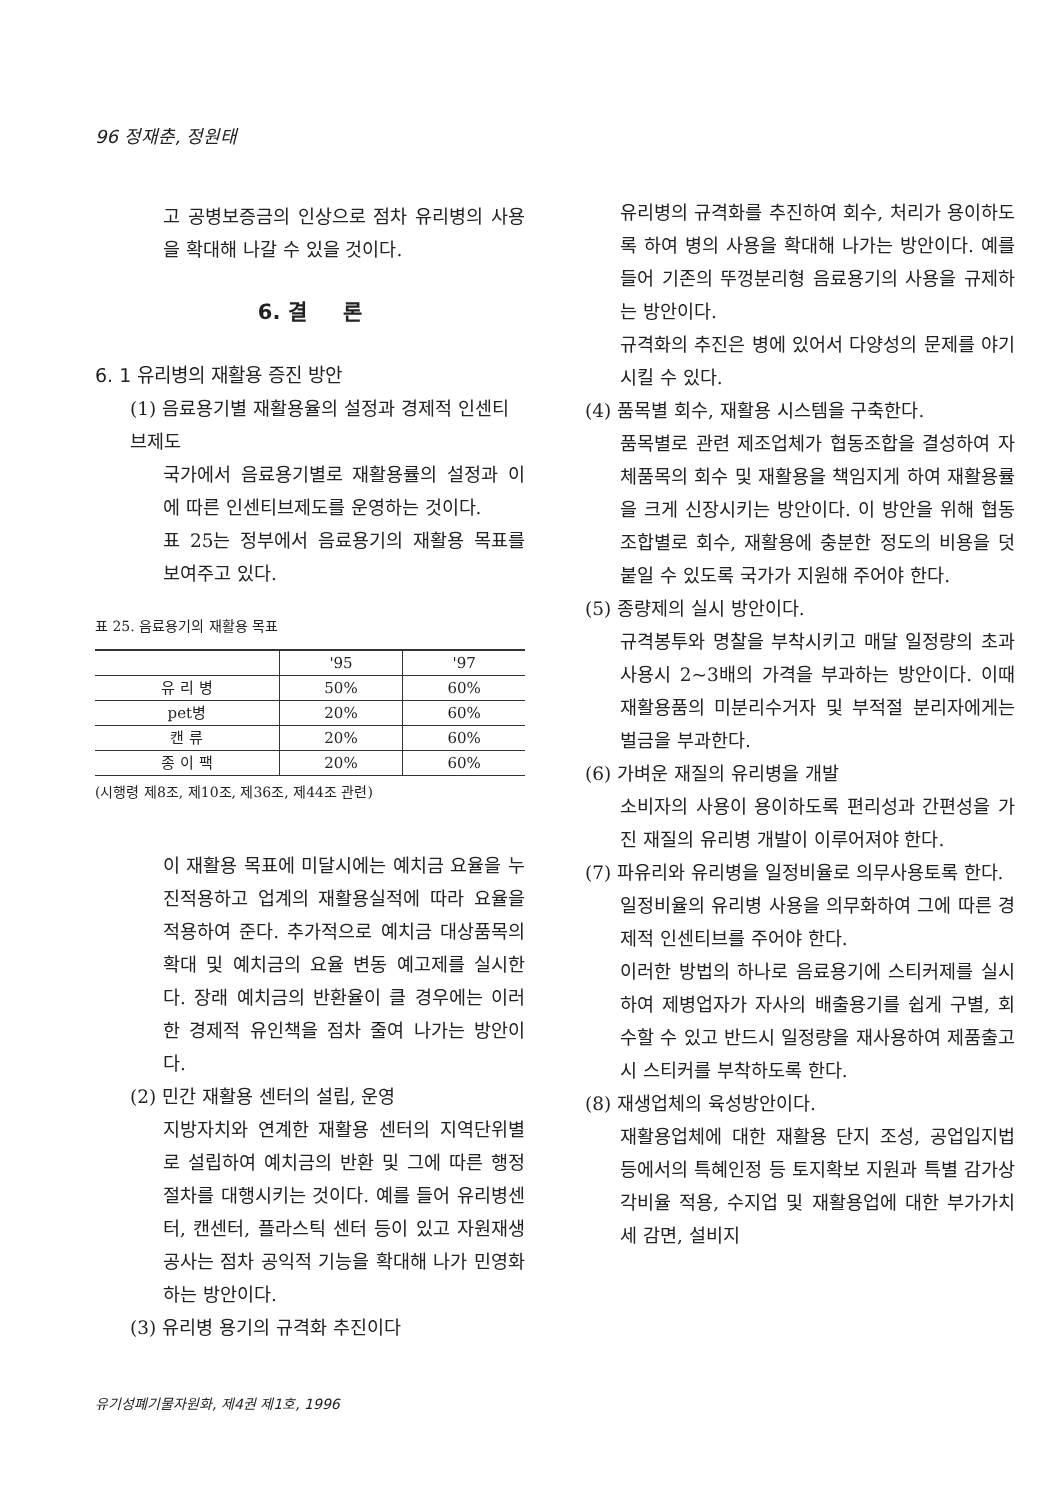96 정재춘, 정원태
고 공병보증금의 인상으로 점차 유리병의 사용을 확대해 나갈 수 있을 것이다.
6. 결 론
6. 1 유리병의 재활용 증진 방안
(1) 음료용기별 재활용율의 설정과 경제적 인센티브제도
국가에서 음료용기별로 재활용률의 설정과 이에 따른 인센티브제도를 운영하는 것이다.
표 25는 정부에서 음료용기의 재활용 목표를 보여주고 있다.
표 25. 음료용기의 재활용 목표
| | '95 | '97 |
| --- | --- | --- |
| 유 리 병 | 50% | 60% |
| pet병 | 20% | 60% |
| 캔 류 | 20% | 60% |
| 종 이 팩 | 20% | 60% |
(시행령 제8조, 제10조, 제36조, 제44조 관련)
이 재활용 목표에 미달시에는 예치금 요율을 누진적용하고 업계의 재활용실적에 따라 요율을 적용하여 준다. 추가적으로 예치금 대상품목의 확대 및 예치금의 요율 변동 예고제를 실시한다. 장래 예치금의 반환율이 클 경우에는 이러한 경제적 유인책을 점차 줄여 나가는 방안이다.
(2) 민간 재활용 센터의 설립, 운영
지방자치와 연계한 재활용 센터의 지역단위별로 설립하여 예치금의 반환 및 그에 따른 행정절차를 대행시키는 것이다. 예를 들어 유리병센터, 캔센터, 플라스틱 센터 등이 있고 자원재생공사는 점차 공익적 기능을 확대해 나가 민영화하는 방안이다.
(3) 유리병 용기의 규격화 추진이다
유리병의 규격화를 추진하여 회수, 처리가 용이하도록 하여 병의 사용을 확대해 나가는 방안이다. 예를 들어 기존의 뚜껑분리형 음료용기의 사용을 규제하는 방안이다.
규격화의 추진은 병에 있어서 다양성의 문제를 야기시킬 수 있다.
(4) 품목별 회수, 재활용 시스템을 구축한다.
품목별로 관련 제조업체가 협동조합을 결성하여 자체품목의 회수 및 재활용을 책임지게 하여 재활용률을 크게 신장시키는 방안이다. 이 방안을 위해 협동 조합별로 회수, 재활용에 충분한 정도의 비용을 덧붙일 수 있도록 국가가 지원해 주어야 한다.
(5) 종량제의 실시 방안이다.
규격봉투와 명찰을 부착시키고 매달 일정량의 초과 사용시 2~3배의 가격을 부과하는 방안이다. 이때 재활용품의 미분리수거자 및 부적절 분리자에게는 벌금을 부과한다.
(6) 가벼운 재질의 유리병을 개발
소비자의 사용이 용이하도록 편리성과 간편성을 가진 재질의 유리병 개발이 이루어져야 한다.
(7) 파유리와 유리병을 일정비율로 의무사용토록 한다.
일정비율의 유리병 사용을 의무화하여 그에 따른 경제적 인센티브를 주어야 한다.
이러한 방법의 하나로 음료용기에 스티커제를 실시하여 제병업자가 자사의 배출용기를 쉽게 구별, 회수할 수 있고 반드시 일정량을 재사용하여 제품출고시 스티커를 부착하도록 한다.
(8) 재생업체의 육성방안이다.
재활용업체에 대한 재활용 단지 조성, 공업입지법 등에서의 특혜인정 등 토지확보 지원과 특별 감가상각비율 적용, 수지업 및 재활용업에 대한 부가가치세 감면, 설비지
유기성폐기물자원화, 제4권 제1호, 1996